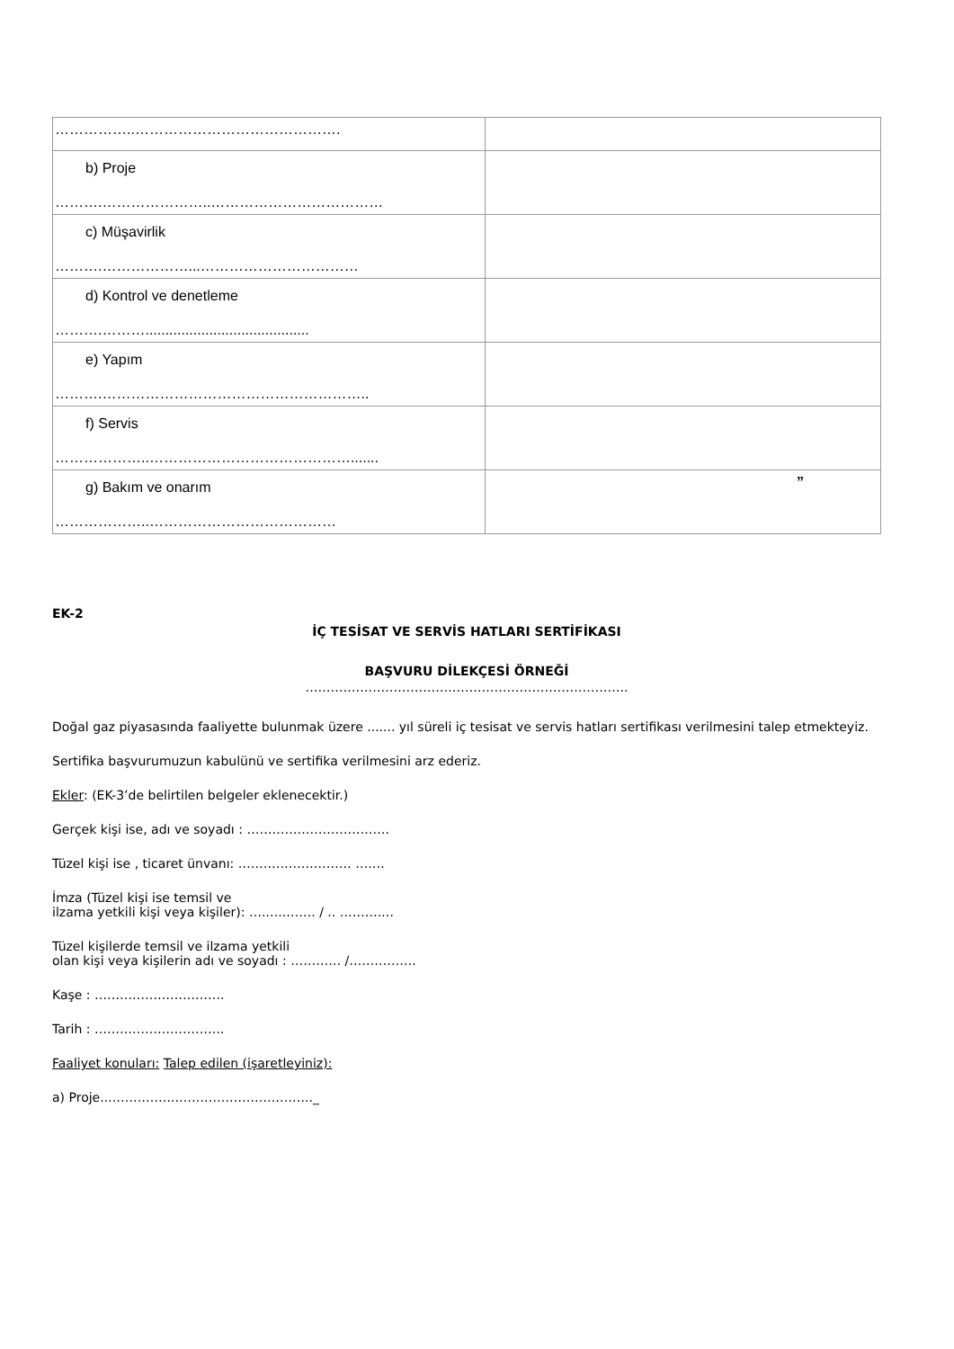| ……………..……………………………………. | |
| b) Proje ……….…………………..……………………………… | |
| c) Müşavirlik ……….………………...…………………………… | |
| d) Kontrol ve denetleme ……….………......................................... | |
| e) Yapım ……….……………………………………………….. | |
| f) Servis ………………..……………………………………....... | |
| g) Bakım ve onarım ………………..………………………………… | ” |
EK-2
İÇ TESİSAT VE SERVİS HATLARI SERTİFİKASI
BAŞVURU DİLEKÇESİ ÖRNEĞİ
…………………………………………………………………..
Doğal gaz piyasasında faaliyette bulunmak üzere ....... yıl süreli iç tesisat ve servis hatları sertifikası verilmesini talep etmekteyiz.
Sertifika başvurumuzun kabulünü ve sertifika verilmesini arz ederiz.
Ekler: (EK-3’de belirtilen belgeler eklenecektir.)
Gerçek kişi ise, adı ve soyadı : …………………………….
Tüzel kişi ise , ticaret ünvanı: ……………………… …….
İmza (Tüzel kişi ise temsil ve
ilzama yetkili kişi veya kişiler): ….…..……. / .. ……….…
Tüzel kişilerde temsil ve ilzama yetkili
olan kişi veya kişilerin adı ve soyadı : ………… /…………….
Kaşe : ………………………….
Tarih : ………………………….
Faaliyet konuları: Talep edilen (işaretleyiniz):
a) Proje..……………..………………………….._